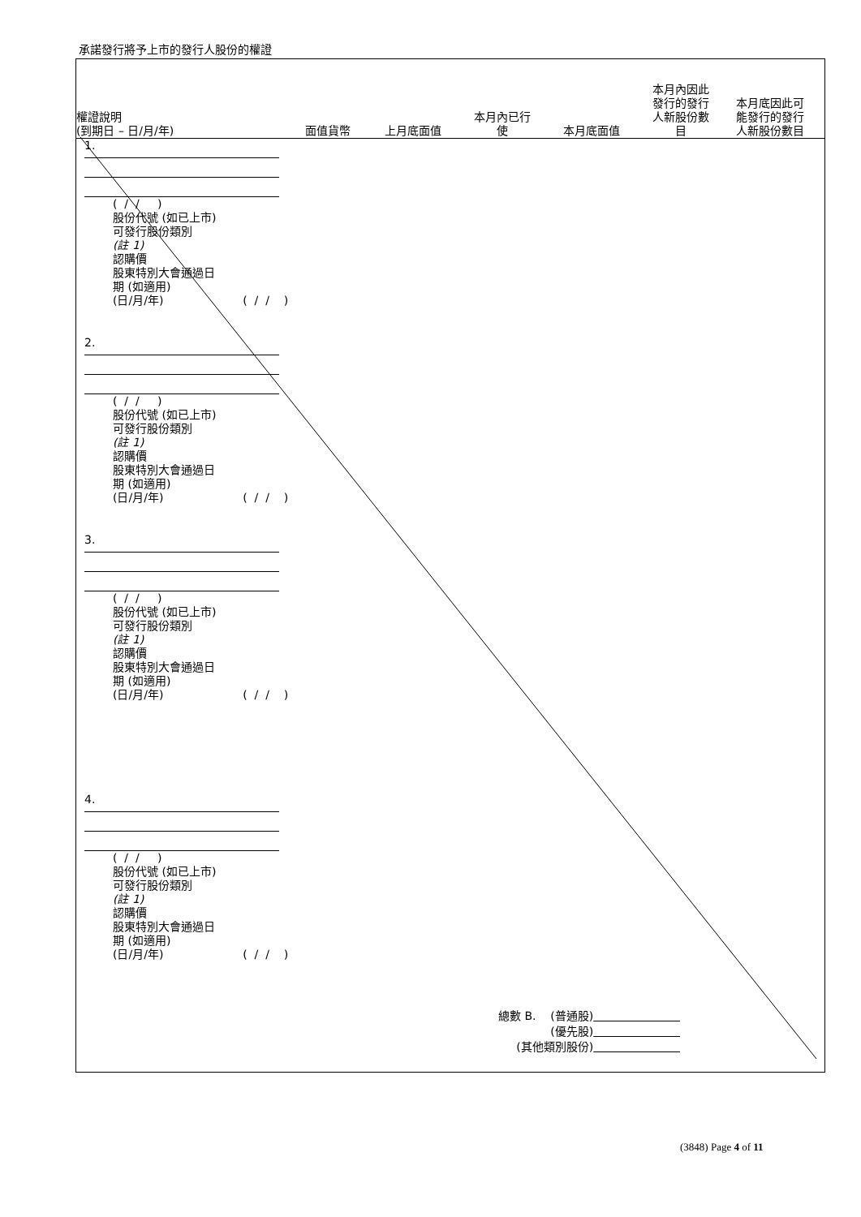承諾發行將予上市的發行人股份的權證
權證說明
(到期日 – 日/月/年)
面值貨幣
上月底面值
本月內已行
使
本月底面值
本月內因此
發行的發行
人新股份數
目
本月底因此可
能發行的發行
人新股份數目
1.
( / / )
股份代號 (如已上市)
可發行股份類別
(註 1)
認購價
股東特別大會通過日
期 (如適用)
(日/月/年) ( / / )
2.
( / / )
股份代號 (如已上市)
可發行股份類別
(註 1)
認購價
股東特別大會通過日
期 (如適用)
(日/月/年) ( / / )
3.
( / / )
股份代號 (如已上市)
可發行股份類別
(註 1)
認購價
股東特別大會通過日
期 (如適用)
(日/月/年) ( / / )
4.
( / / )
股份代號 (如已上市)
可發行股份類別
(註 1)
認購價
股東特別大會通過日
期 (如適用)
(日/月/年) ( / / )
總數 B. (普通股)
(優先股)
(其他類別股份)
(3848) Page 4 of 11